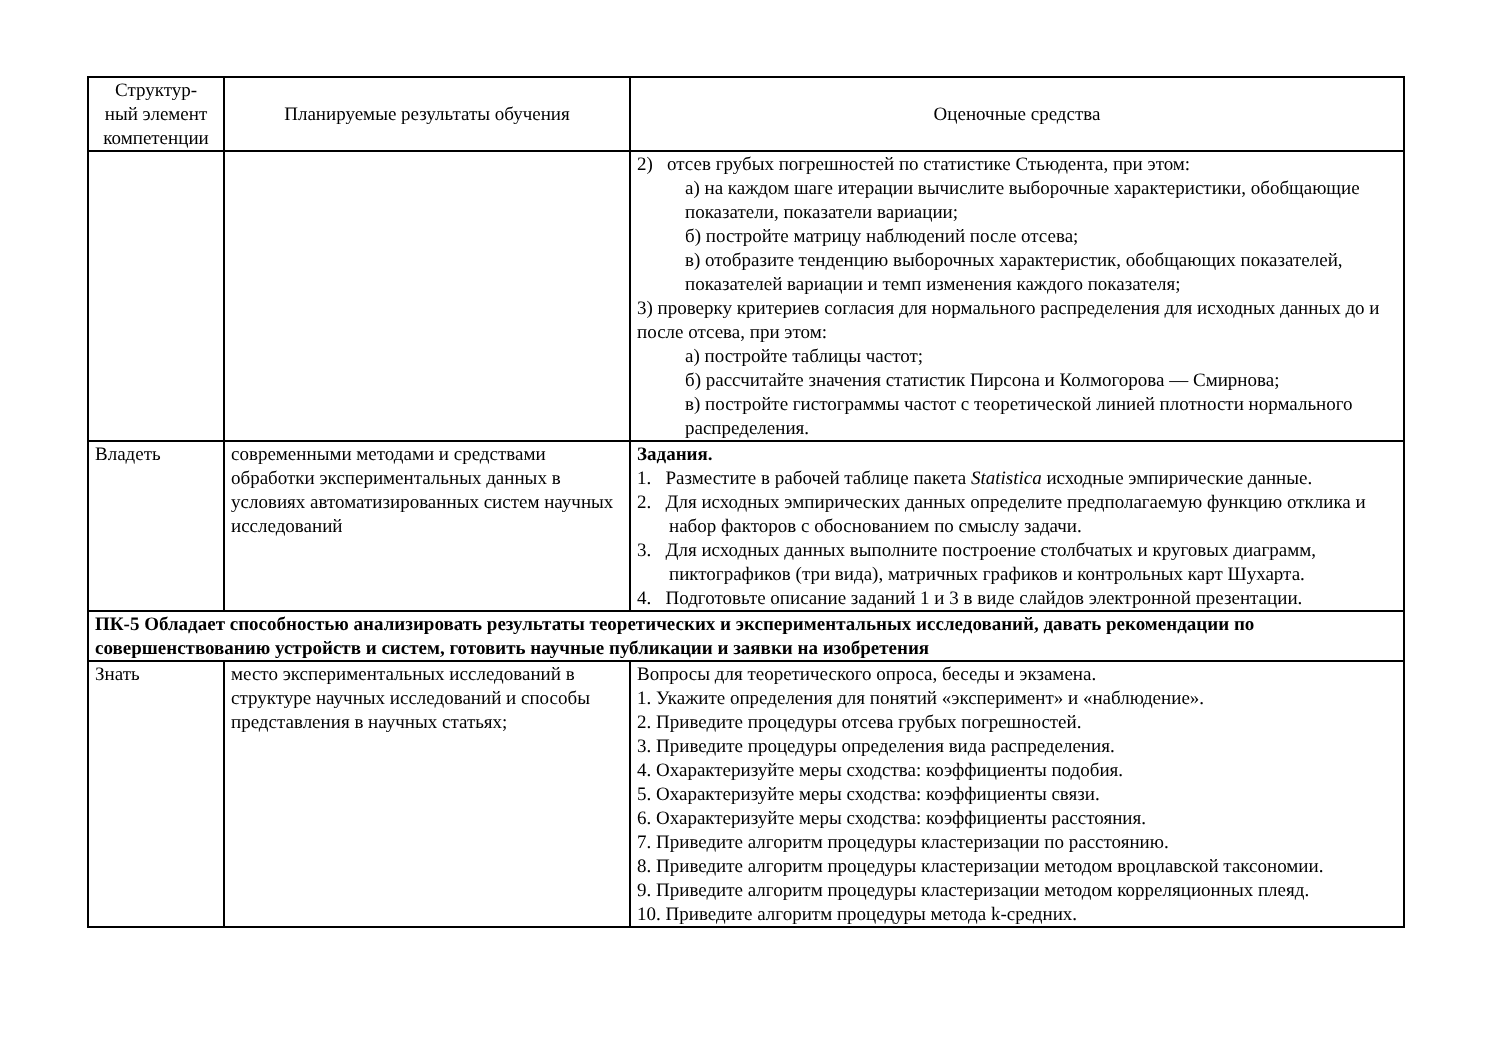| Структур- ный элемент компетенции | Планируемые результаты обучения | Оценочные средства |
| --- | --- | --- |
| | | 2) отсев грубых погрешностей по статистике Стьюдента, при этом: а) на каждом шаге итерации вычислите выборочные характеристики, обобщающие показатели, показатели вариации; б) постройте матрицу наблюдений после отсева; в) отобразите тенденцию выборочных характеристик, обобщающих показателей, показателей вариации и темп изменения каждого показателя; 3) проверку критериев согласия для нормального распределения для исходных данных до и после отсева, при этом: а) постройте таблицы частот; б) рассчитайте значения статистик Пирсона и Колмогорова — Смирнова; в) постройте гистограммы частот с теоретической линией плотности нормального распределения. |
| Владеть | современными методами и средствами обработки экспериментальных данных в условиях автоматизированных систем научных исследований | Задания. 1. Разместите в рабочей таблице пакета Statistica исходные эмпирические данные. 2. Для исходных эмпирических данных определите предполагаемую функцию отклика и набор факторов с обоснованием по смыслу задачи. 3. Для исходных данных выполните построение столбчатых и круговых диаграмм, пиктографиков (три вида), матричных графиков и контрольных карт Шухарта. 4. Подготовьте описание заданий 1 и 3 в виде слайдов электронной презентации. |
| ПК-5 Обладает способностью анализировать результаты теоретических и экспериментальных исследований, давать рекомендации по совершенствованию устройств и систем, готовить научные публикации и заявки на изобретения | | |
| Знать | место экспериментальных исследований в структуре научных исследований и способы представления в научных статьях; | Вопросы для теоретического опроса, беседы и экзамена. 1. Укажите определения для понятий «эксперимент» и «наблюдение». 2. Приведите процедуры отсева грубых погрешностей. 3. Приведите процедуры определения вида распределения. 4. Охарактеризуйте меры сходства: коэффициенты подобия. 5. Охарактеризуйте меры сходства: коэффициенты связи. 6. Охарактеризуйте меры сходства: коэффициенты расстояния. 7. Приведите алгоритм процедуры кластеризации по расстоянию. 8. Приведите алгоритм процедуры кластеризации методом вроцлавской таксономии. 9. Приведите алгоритм процедуры кластеризации методом корреляционных плеяд. 10. Приведите алгоритм процедуры метода k-средних. |